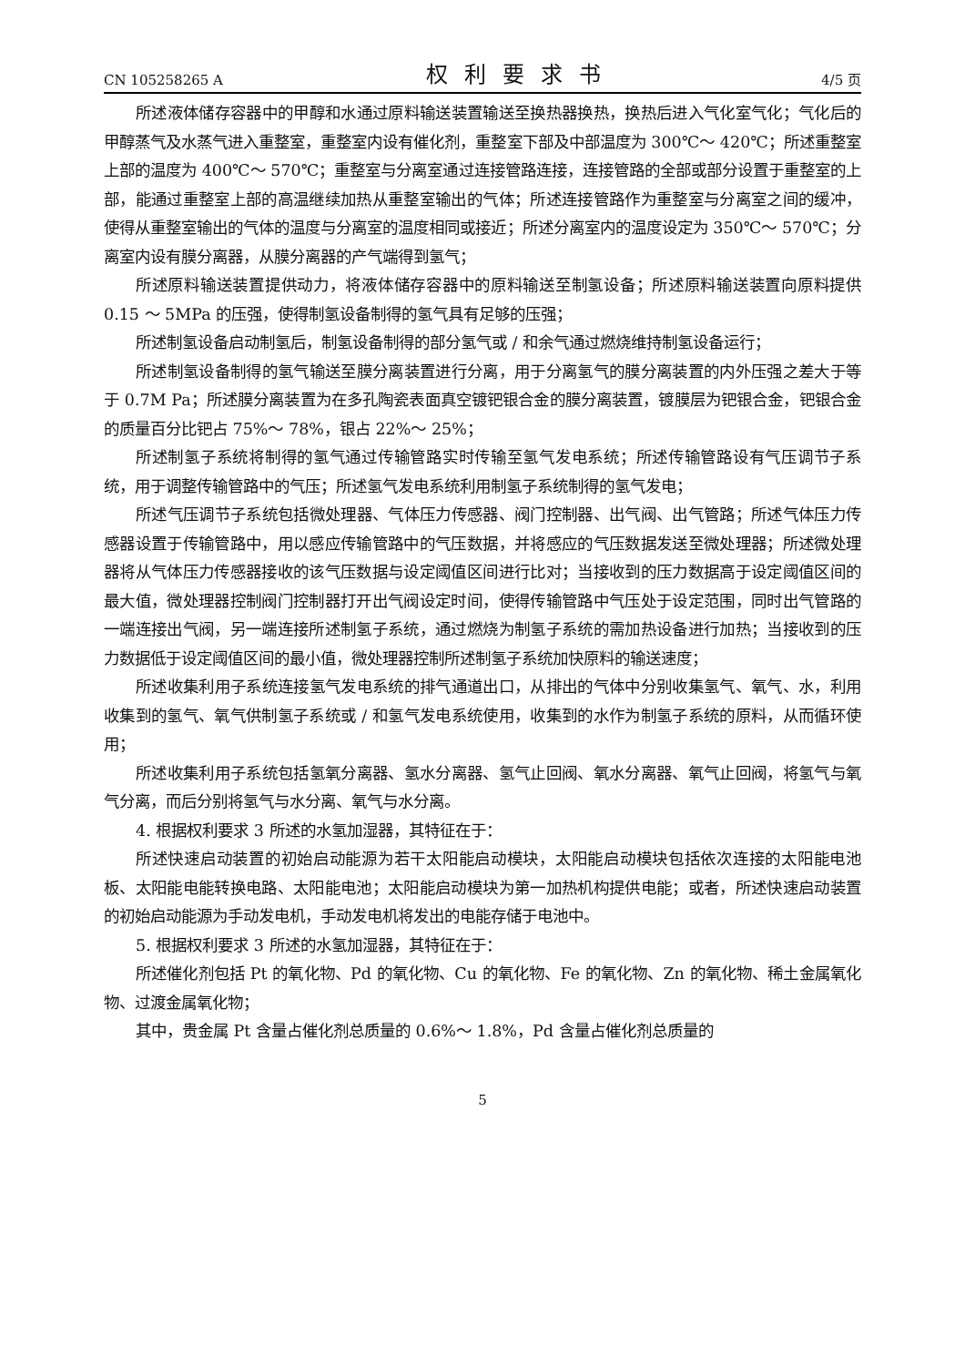CN 105258265 A 权利要求书 4/5 页
所述液体储存容器中的甲醇和水通过原料输送装置输送至换热器换热，换热后进入气化室气化；气化后的甲醇蒸气及水蒸气进入重整室，重整室内设有催化剂，重整室下部及中部温度为 300℃～ 420℃；所述重整室上部的温度为 400℃～ 570℃；重整室与分离室通过连接管路连接，连接管路的全部或部分设置于重整室的上部，能通过重整室上部的高温继续加热从重整室输出的气体；所述连接管路作为重整室与分离室之间的缓冲，使得从重整室输出的气体的温度与分离室的温度相同或接近；所述分离室内的温度设定为 350℃～ 570℃；分离室内设有膜分离器，从膜分离器的产气端得到氢气；
所述原料输送装置提供动力，将液体储存容器中的原料输送至制氢设备；所述原料输送装置向原料提供 0.15 ～ 5MPa 的压强，使得制氢设备制得的氢气具有足够的压强；
所述制氢设备启动制氢后，制氢设备制得的部分氢气或 / 和余气通过燃烧维持制氢设备运行；
所述制氢设备制得的氢气输送至膜分离装置进行分离，用于分离氢气的膜分离装置的内外压强之差大于等于 0.7M Pa；所述膜分离装置为在多孔陶瓷表面真空镀钯银合金的膜分离装置，镀膜层为钯银合金，钯银合金的质量百分比钯占 75%～ 78%，银占 22%～ 25%；
所述制氢子系统将制得的氢气通过传输管路实时传输至氢气发电系统；所述传输管路设有气压调节子系统，用于调整传输管路中的气压；所述氢气发电系统利用制氢子系统制得的氢气发电；
所述气压调节子系统包括微处理器、气体压力传感器、阀门控制器、出气阀、出气管路；所述气体压力传感器设置于传输管路中，用以感应传输管路中的气压数据，并将感应的气压数据发送至微处理器；所述微处理器将从气体压力传感器接收的该气压数据与设定阈值区间进行比对；当接收到的压力数据高于设定阈值区间的最大值，微处理器控制阀门控制器打开出气阀设定时间，使得传输管路中气压处于设定范围，同时出气管路的一端连接出气阀，另一端连接所述制氢子系统，通过燃烧为制氢子系统的需加热设备进行加热；当接收到的压力数据低于设定阈值区间的最小值，微处理器控制所述制氢子系统加快原料的输送速度；
所述收集利用子系统连接氢气发电系统的排气通道出口，从排出的气体中分别收集氢气、氧气、水，利用收集到的氢气、氧气供制氢子系统或 / 和氢气发电系统使用，收集到的水作为制氢子系统的原料，从而循环使用；
所述收集利用子系统包括氢氧分离器、氢水分离器、氢气止回阀、氧水分离器、氧气止回阀，将氢气与氧气分离，而后分别将氢气与水分离、氧气与水分离。
4. 根据权利要求 3 所述的水氢加湿器，其特征在于：
所述快速启动装置的初始启动能源为若干太阳能启动模块，太阳能启动模块包括依次连接的太阳能电池板、太阳能电能转换电路、太阳能电池；太阳能启动模块为第一加热机构提供电能；或者，所述快速启动装置的初始启动能源为手动发电机，手动发电机将发出的电能存储于电池中。
5. 根据权利要求 3 所述的水氢加湿器，其特征在于：
所述催化剂包括 Pt 的氧化物、Pd 的氧化物、Cu 的氧化物、Fe 的氧化物、Zn 的氧化物、稀土金属氧化物、过渡金属氧化物；
其中，贵金属 Pt 含量占催化剂总质量的 0.6%～ 1.8%，Pd 含量占催化剂总质量的
5